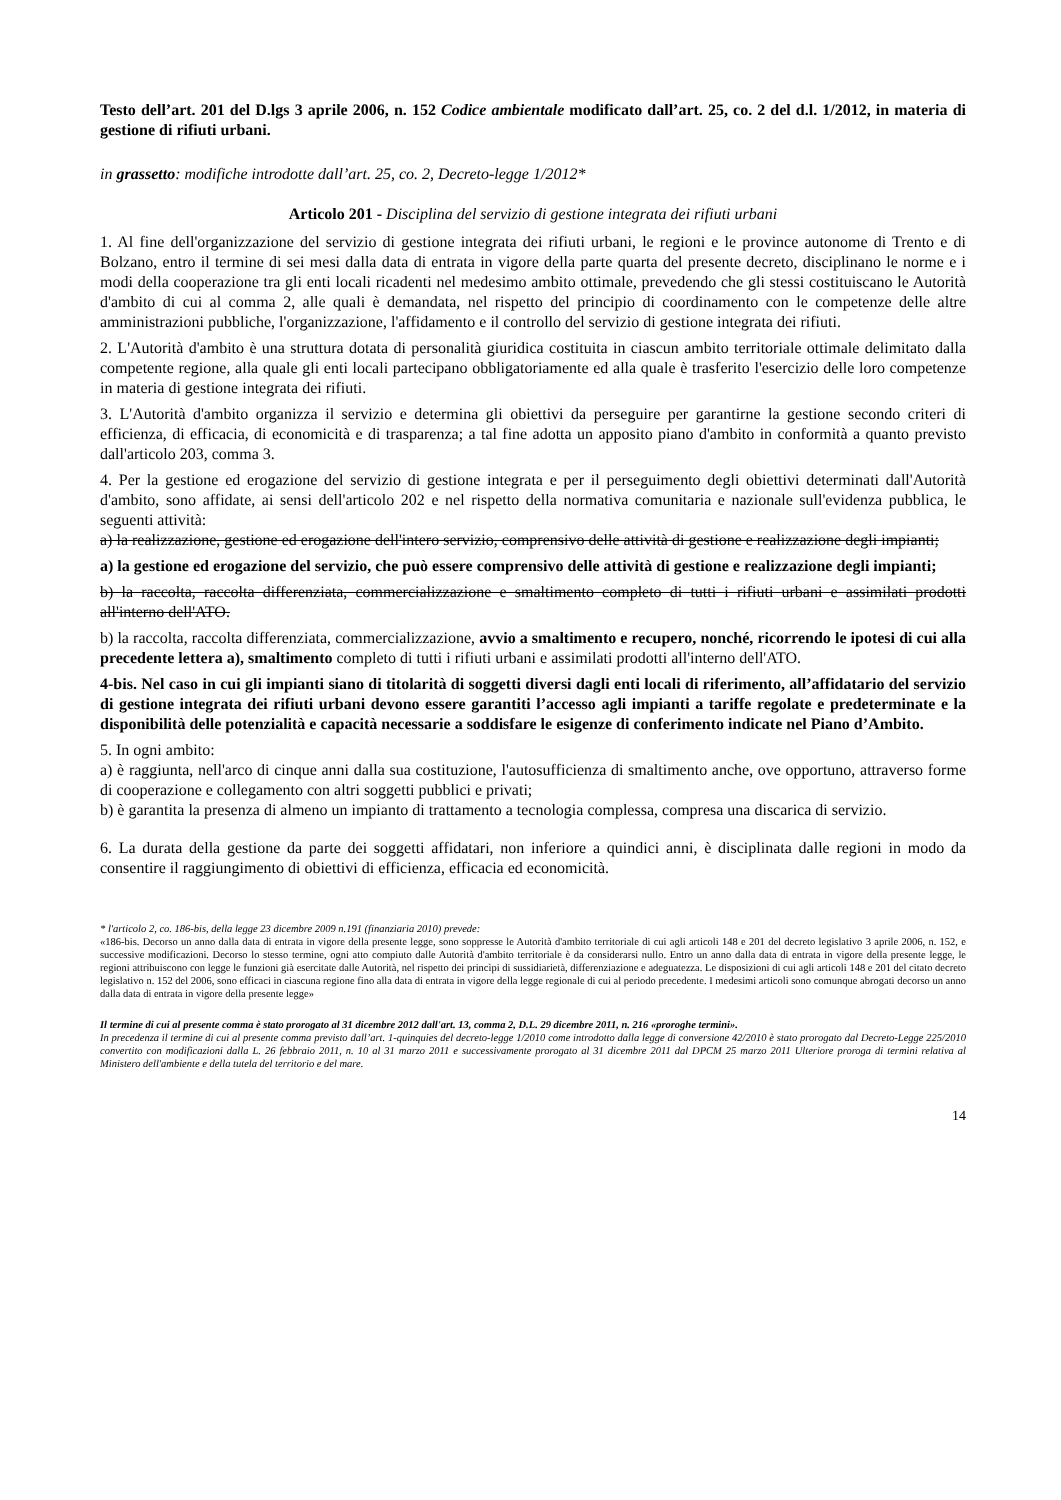Testo dell’art. 201 del D.lgs 3 aprile 2006, n. 152 Codice ambientale modificato dall’art. 25, co. 2 del d.l. 1/2012, in materia di gestione di rifiuti urbani.
in grassetto: modifiche introdotte dall’art. 25, co. 2, Decreto-legge 1/2012*
Articolo 201 - Disciplina del servizio di gestione integrata dei rifiuti urbani
1. Al fine dell'organizzazione del servizio di gestione integrata dei rifiuti urbani, le regioni e le province autonome di Trento e di Bolzano, entro il termine di sei mesi dalla data di entrata in vigore della parte quarta del presente decreto, disciplinano le norme e i modi della cooperazione tra gli enti locali ricadenti nel medesimo ambito ottimale, prevedendo che gli stessi costituiscano le Autorità d'ambito di cui al comma 2, alle quali è demandata, nel rispetto del principio di coordinamento con le competenze delle altre amministrazioni pubbliche, l'organizzazione, l'affidamento e il controllo del servizio di gestione integrata dei rifiuti.
2. L'Autorità d'ambito è una struttura dotata di personalità giuridica costituita in ciascun ambito territoriale ottimale delimitato dalla competente regione, alla quale gli enti locali partecipano obbligatoriamente ed alla quale è trasferito l'esercizio delle loro competenze in materia di gestione integrata dei rifiuti.
3. L'Autorità d'ambito organizza il servizio e determina gli obiettivi da perseguire per garantirne la gestione secondo criteri di efficienza, di efficacia, di economicità e di trasparenza; a tal fine adotta un apposito piano d'ambito in conformità a quanto previsto dall'articolo 203, comma 3.
4. Per la gestione ed erogazione del servizio di gestione integrata e per il perseguimento degli obiettivi determinati dall'Autorità d'ambito, sono affidate, ai sensi dell'articolo 202 e nel rispetto della normativa comunitaria e nazionale sull'evidenza pubblica, le seguenti attività:
a) la realizzazione, gestione ed erogazione dell'intero servizio, comprensivo delle attività di gestione e realizzazione degli impianti;
a) la gestione ed erogazione del servizio, che può essere comprensivo delle attività di gestione e realizzazione degli impianti;
b) la raccolta, raccolta differenziata, commercializzazione e smaltimento completo di tutti i rifiuti urbani e assimilati prodotti all'interno dell'ATO.
b) la raccolta, raccolta differenziata, commercializzazione, avvio a smaltimento e recupero, nonché, ricorrendo le ipotesi di cui alla precedente lettera a), smaltimento completo di tutti i rifiuti urbani e assimilati prodotti all'interno dell'ATO.
4-bis. Nel caso in cui gli impianti siano di titolarità di soggetti diversi dagli enti locali di riferimento, all’affidatario del servizio di gestione integrata dei rifiuti urbani devono essere garantiti l’accesso agli impianti a tariffe regolate e predeterminate e la disponibilità delle potenzialità e capacità necessarie a soddisfare le esigenze di conferimento indicate nel Piano d’Ambito.
5. In ogni ambito:
a) è raggiunta, nell'arco di cinque anni dalla sua costituzione, l'autosufficienza di smaltimento anche, ove opportuno, attraverso forme di cooperazione e collegamento con altri soggetti pubblici e privati;
b) è garantita la presenza di almeno un impianto di trattamento a tecnologia complessa, compresa una discarica di servizio.
6. La durata della gestione da parte dei soggetti affidatari, non inferiore a quindici anni, è disciplinata dalle regioni in modo da consentire il raggiungimento di obiettivi di efficienza, efficacia ed economicità.
* l'articolo 2, co. 186-bis, della legge 23 dicembre 2009 n.191 (finanziaria 2010) prevede:
«186-bis. Decorso un anno dalla data di entrata in vigore della presente legge, sono soppresse le Autorità d'ambito territoriale di cui agli articoli 148 e 201 del decreto legislativo 3 aprile 2006, n. 152, e successive modificazioni. Decorso lo stesso termine, ogni atto compiuto dalle Autorità d'ambito territoriale è da considerarsi nullo. Entro un anno dalla data di entrata in vigore della presente legge, le regioni attribuiscono con legge le funzioni già esercitate dalle Autorità, nel rispetto dei princìpi di sussidiarietà, differenziazione e adeguatezza. Le disposizioni di cui agli articoli 148 e 201 del citato decreto legislativo n. 152 del 2006, sono efficaci in ciascuna regione fino alla data di entrata in vigore della legge regionale di cui al periodo precedente. I medesimi articoli sono comunque abrogati decorso un anno dalla data di entrata in vigore della presente legge»
Il termine di cui al presente comma è stato prorogato al 31 dicembre 2012 dall'art. 13, comma 2, D.L. 29 dicembre 2011, n. 216 «proroghe termini».
In precedenza il termine di cui al presente comma previsto dall’art. 1-quinquies del decreto-legge 1/2010 come introdotto dalla legge di conversione 42/2010 è stato prorogato dal Decreto-Legge 225/2010 convertito con modificazioni dalla L. 26 febbraio 2011, n. 10 al 31 marzo 2011 e successivamente prorogato al 31 dicembre 2011 dal DPCM 25 marzo 2011 Ulteriore proroga di termini relativa al Ministero dell'ambiente e della tutela del territorio e del mare.
14